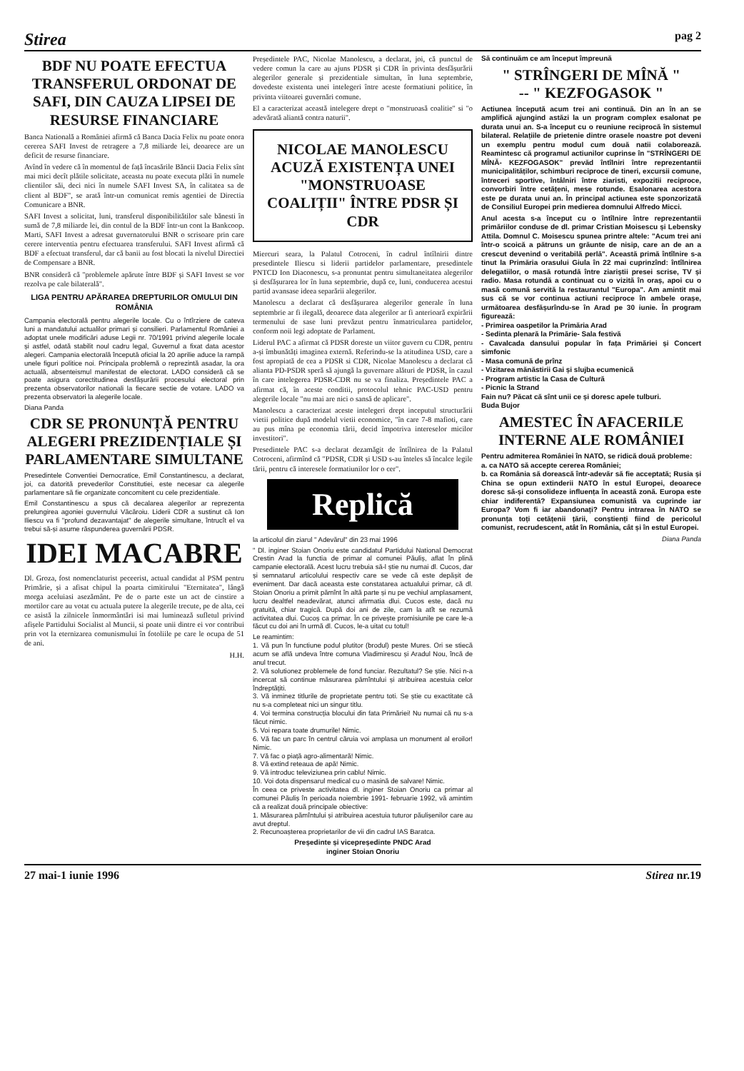Stirea pag 2
BDF NU POATE EFECTUA TRANSFERUL ORDONAT DE SAFI, DIN CAUZA LIPSEI DE RESURSE FINANCIARE
Banca Natională a României afirmă că Banca Dacia Felix nu poate onora cererea SAFI Invest de retragere a 7,8 miliarde lei, deoarece are un deficit de resurse financiare.
Avînd în vedere că în momentul de față încasările Băncii Dacia Felix sînt mai mici decît plătile solicitate, aceasta nu poate executa plăti în numele clientilor săi, deci nici în numele SAFI Invest SA, în calitatea sa de client al BDF", se arată într-un comunicat remis agentiei de Directia Comunicare a BNR.
SAFI Invest a solicitat, luni, transferul disponibilitătilor sale bănesti în sumă de 7,8 miliarde lei, din contul de la BDF într-un cont la Bankcoop. Marti, SAFI Invest a adresat guvernatorului BNR o scrisoare prin care cerere interventia pentru efectuarea transferului. SAFI Invest afirmă că BDF a efectuat transferul, dar că banii au fost blocati la nivelul Directiei de Compensare a BNR.
BNR consideră că "problemele apărute între BDF și SAFI Invest se vor rezolva pe cale bilaterală".
LIGA PENTRU APĂRAREA DREPTURILOR OMULUI DIN ROMÂNIA
Campania electorală pentru alegerile locale. Cu o întîrziere de cateva luni a mandatului actualilor primari și consilieri. Parlamentul României a adoptat unele modificări aduse Legii nr. 70/1991 privind alegerile locale și astfel, odată stabilit noul cadru legal, Guvernul a fixat data acestor alegeri. Campania electorală începută oficial la 20 aprilie aduce la rampă unele figuri politice noi. Principala problemă o reprezintă asadar, la ora actuală, absenteismul manifestat de electorat. LADO consideră că se poate asigura corectitudinea desfășurării procesului electoral prin prezenta observatorilor nationali la fiecare sectie de votare. LADO va prezenta observatori la alegerile locale.
Diana Panda
CDR SE PRONUNȚĂ PENTRU ALEGERI PREZIDENȚIALE ȘI PARLAMENTARE SIMULTANE
Presedintele Conventiei Democratice, Emil Constantinescu, a declarat, joi, ca datorită prevederilor Constitutiei, este necesar ca alegerile parlamentare să fie organizate concomitent cu cele prezidentiale.
Emil Constantinescu a spus că decalarea alegerilor ar reprezenta prelungirea agoniei guvernului Văcăroiu. Liderii CDR a sustinut că Ion Iliescu va fi "profund dezavantajat" de alegerile simultane, întrucît el va trebui să-și asume răspunderea guvernării PDSR.
IDEI MACABRE
Dl. Groza, fost nomenclaturist peceerist, actual candidat al PSM pentru Primărie, și a afisat chipul la poarta cimitirului "Eternitatea", lângă morga aceluiasi asezământ. Pe de o parte este un act de cinstire a mortilor care au votat cu actuala putere la alegerile trecute, pe de alta, cei ce asistă la zilnicele înmormântări isi mai luminează sufletul privind afișele Partidului Socialist al Muncii, si poate unii dintre ei vor contribui prin vot la eternizarea comunismului în fotoliile pe care le ocupa de 51 de ani.
H.H.
Președintele PAC, Nicolae Manolescu, a declarat, joi, că punctul de vedere comun la care au ajuns PDSR și CDR în privinta desfășurării alegerilor generale și prezidentiale simultan, în luna septembrie, dovedeste existenta unei intelegeri între aceste formatiuni politice, în privinta viitoarei guvernări comune.
El a caracterizat această intelegere drept o "monstruoasă coalitie" si "o adevărată aliantă contra naturii".
NICOLAE MANOLESCU ACUZĂ EXISTENȚA UNEI "MONSTRUOASE COALIȚII" ÎNTRE PDSR ȘI CDR
Miercuri seara, la Palatul Cotroceni, în cadrul întîlnirii dintre presedintele Iliescu si liderii partidelor parlamentare, presedintele PNTCD Ion Diaconescu, s-a pronuntat pentru simultaneitatea alegerilor și desfășurarea lor în luna septembrie, după ce, luni, conducerea acestui partid avansase ideea separării alegerilor.
Manolescu a declarat că desfășurarea alegerilor generale în luna septembrie ar fi ilegală, deoarece data alegerilor ar fi anterioară expirării termenului de sase luni prevăzut pentru înmatricularea partidelor, conform noii legi adoptate de Parlament.
Liderul PAC a afirmat că PDSR doreste un viitor guvern cu CDR, pentru a-și îmbunătăți imaginea externă. Referindu-se la atitudinea USD, care a fost apropiată de cea a PDSR si CDR, Nicolae Manolescu a declarat că alianta PD-PSDR speră să ajungă la guvernare alături de PDSR, în cazul în care intelegerea PDSR-CDR nu se va finaliza. Președintele PAC a afirmat că, în aceste conditii, protocolul tehnic PAC-USD pentru alegerile locale "nu mai are nici o sansă de aplicare".
Manolescu a caracterizat aceste intelegeri drept inceputul structurării vietii politice după modelul vietii economice, "în care 7-8 mafioti, care au pus mîna pe economia tării, decid împotriva intereselor micilor investitori".
Presedintele PAC s-a declarat dezamăgit de întîlnirea de la Palatul Cotroceni, afirmînd că "PDSR, CDR și USD s-au înteles să încalce legile tării, pentru că interesele formatiunilor lor o cer".
Replică
la articolul din ziarul " Adevărul" din 23 mai 1996
" Dl. inginer Stoian Onoriu este candidatul Partidului National Democrat Crestin Arad la functia de primar al comunei Păuliș, aflat în plină campanie electorală. Acest lucru trebuia să-l știe nu numai dl. Cucos, dar și semnatarul articolului respectiv care se vede că este depășit de eveniment. Dar dacă aceasta este constatarea actualului primar, că dl. Stoian Onoriu a primit pămînt în altă parte și nu pe vechiul amplasament, lucru dealtfel neadevărat, atunci afirmatia dlui. Cucos este, dacă nu gratuită, chiar tragică. După doi ani de zile, cam la atît se rezumă activitatea dlui. Cucoș ca primar. În ce privește promisiunile pe care le-a făcut cu doi ani în urmă dl. Cucos, le-a uitat cu totul!
Le reamintim:
1. Vă pun în functiune podul plutitor (brodul) peste Mures. Ori se stiecă acum se află undeva între comuna Vladimirescu și Aradul Nou, încă de anul trecut.
2. Vă solutionez problemele de fond funciar. Rezultatul? Se știe. Nici n-a incercat să continue măsurarea pămîntului și atribuirea acestuia celor îndreptățiti.
3. Vă inminez titlurile de proprietate pentru toti. Se știe cu exactitate că nu s-a completeat nici un singur titlu.
4. Voi termina construcția blocului din fata Primăriei! Nu numai că nu s-a făcut nimic.
5. Voi repara toate drumurile! Nimic.
6. Vă fac un parc în centrul căruia voi amplasa un monument al eroilor! Nimic.
7. Vă fac o piață agro-alimentară! Nimic.
8. Vă extind reteaua de apă! Nimic.
9. Vă introduc televiziunea prin cablu! Nimic.
10. Voi dota dispensarul medical cu o masină de salvare! Nimic.
În ceea ce priveste activitatea dl. inginer Stoian Onoriu ca primar al comunei Păuliș în perioada noiembrie 1991- februarie 1992, vă amintim că a realizat două principale obiective:
1. Măsurarea pămîntului și atribuirea acestuia tuturor păulișenilor care au avut dreptul.
2. Recunoașterea proprietarilor de vii din cadrul IAS Baratca.
Președinte și vicepreședinte PNDC Arad
inginer Stoian Onoriu
Să continuăm ce am început împreună
" STRÎNGERI DE MÎNĂ "
-- " KEZFOGASOK "
Actiunea începută acum trei ani continuă. Din an în an se amplifică ajungind astăzi la un program complex esalonat pe durata unui an. S-a început cu o reuniune reciprocă în sistemul bilateral. Relațiile de prietenie dintre orasele noastre pot deveni un exemplu pentru modul cum două natii colaborează. Reamintesc că programul actiunilor cuprinse în "STRÎNGERI DE MÎNĂ- KEZFOGASOK" prevăd întîlniri între reprezentantii municipalităților, schimburi reciproce de tineri, excursii comune, întreceri sportive, întâlniri între ziaristi, expozitii reciproce, convorbiri între cetățeni, mese rotunde. Esalonarea acestora este pe durata unui an. În principal actiunea este sponzorizată de Consiliul Europei prin medierea domnului Alfredo Micci.
Anul acesta s-a început cu o întîlnire între reprezentantii primăriilor conduse de dl. primar Cristian Moisescu și Lebensky Attila. Domnul C. Moisescu spunea printre altele: "Acum trei ani într-o scoică a pătruns un grăunte de nisip, care an de an a crescut devenind o veritabilă perlă". Această primă întîlnire s-a tinut la Primăria orasului Giula în 22 mai cuprinzînd: întîlnirea delegatiilor, o masă rotundă între ziariștii presei scrise, TV și radio. Masa rotundă a continuat cu o vizită în oraș, apoi cu o masă comună servită la restaurantul "Europa". Am amintit mai sus că se vor continua actiuni reciproce în ambele orașe, următoarea desfășurîndu-se în Arad pe 30 iunie. În program figurează:
- Primirea oaspetilor la Primăria Arad
- Sedinta plenară la Primărie- Sala festivă
- Cavalcada dansului popular în fața Primăriei și Concert simfonic
- Masa comună de prînz
- Vizitarea mănăstirii Gai și slujba ecumenică
- Program artistic la Casa de Cultură
- Picnic la Strand
Fain nu? Păcat că sînt unii ce și doresc apele tulburi.
Buda Bujor
AMESTEC ÎN AFACERILE INTERNE ALE ROMÂNIEI
Pentru admiterea României în NATO, se ridică două probleme:
a. ca NATO să accepte cererea României;
b. ca România să dorească într-adevăr să fie acceptată; Rusia și China se opun extinderii NATO în estul Europei, deoarece doresc să-și consolideze influența în această zonă. Europa este chiar indiferentă? Expansiunea comunistă va cuprinde iar Europa? Vom fi iar abandonați? Pentru intrarea în NATO se pronunța toți cetățenii țării, conștienți fiind de pericolul comunist, recrudescent, atât în România, cât și în estul Europei.
Diana Panda
27 mai-1 iunie 1996 Stirea nr.19